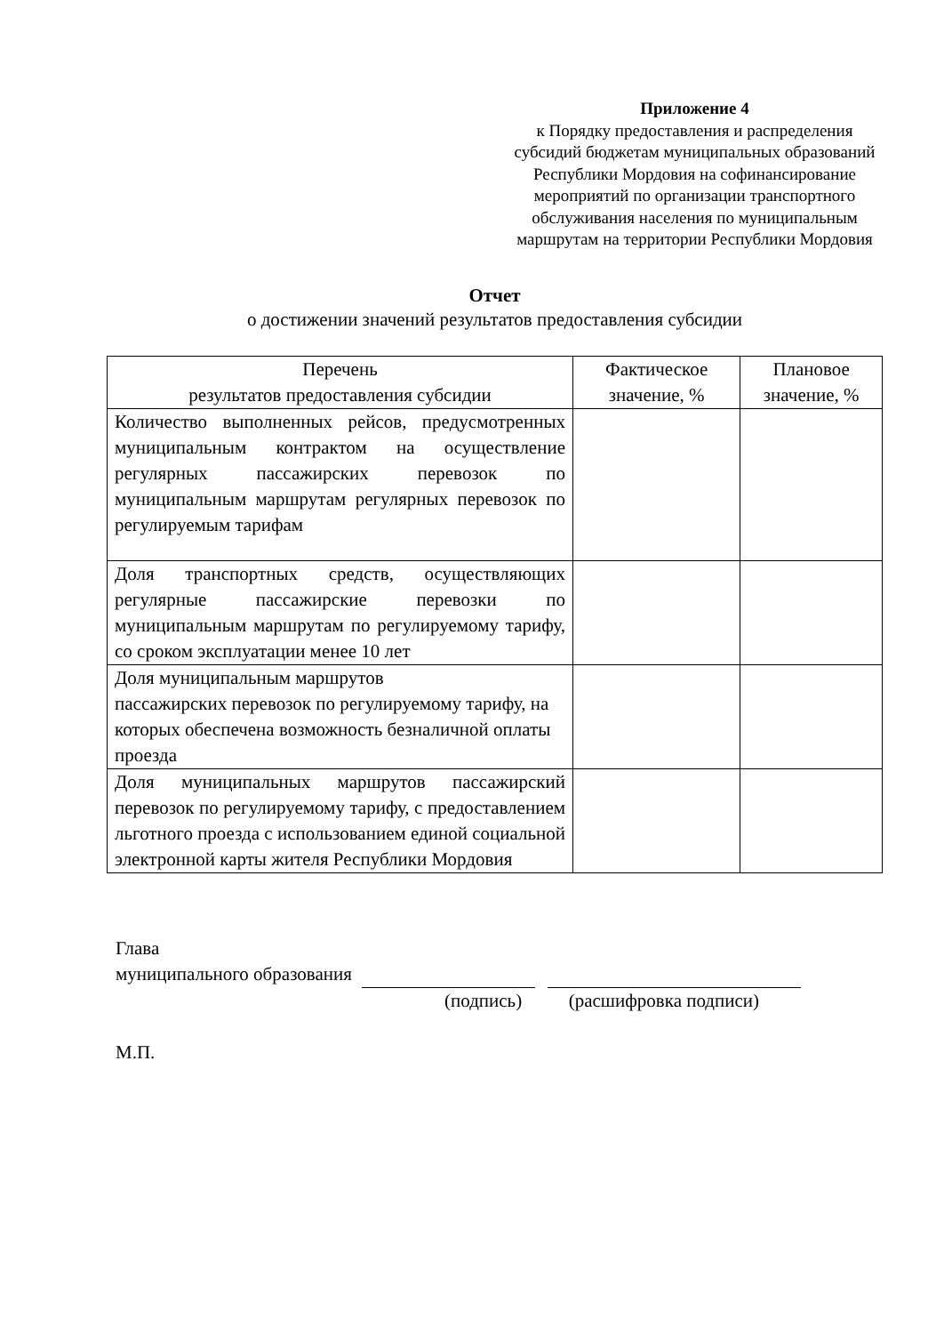Приложение 4
к Порядку предоставления и распределения субсидий бюджетам муниципальных образований Республики Мордовия на софинансирование мероприятий по организации транспортного обслуживания населения по муниципальным маршрутам на территории Республики Мордовия
Отчет
о достижении значений результатов предоставления субсидии
| Перечень результатов предоставления субсидии | Фактическое значение, % | Плановое значение, % |
| --- | --- | --- |
| Количество выполненных рейсов, предусмотренных муниципальным контрактом на осуществление регулярных пассажирских перевозок по муниципальным маршрутам регулярных перевозок по регулируемым тарифам | | |
| Доля транспортных средств, осуществляющих регулярные пассажирские перевозки по муниципальным маршрутам по регулируемому тарифу, со сроком эксплуатации менее 10 лет | | |
| Доля муниципальным маршрутов пассажирских перевозок по регулируемому тарифу, на которых обеспечена возможность безналичной оплаты проезда | | |
| Доля муниципальных маршрутов пассажирский перевозок по регулируемому тарифу, с предоставлением льготного проезда с использованием единой социальной электронной карты жителя Республики Мордовия | | |
Глава
муниципального образования
(подпись) (расшифровка подписи)
М.П.